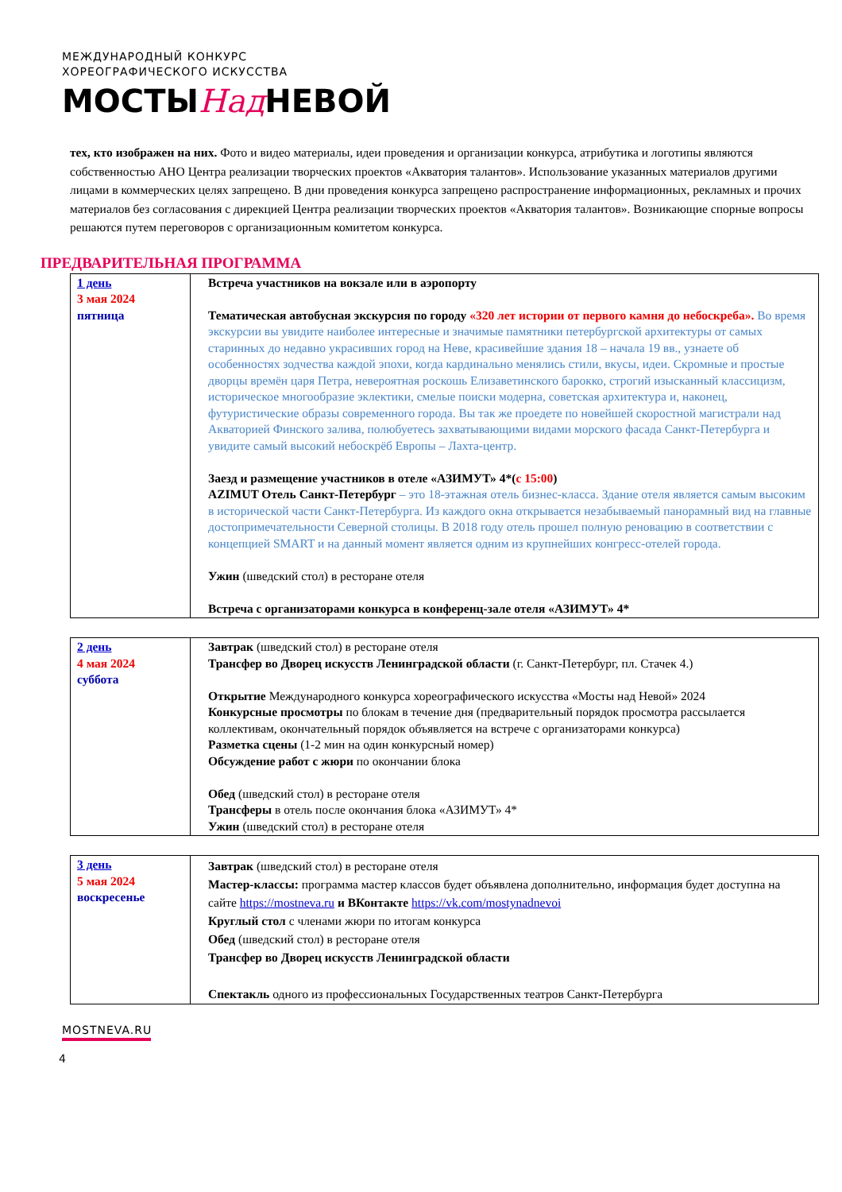МЕЖДУНАРОДНЫЙ КОНКУРС
ХОРЕОГРАФИЧЕСКОГО ИСКУССТВА
МОСТЫНад НЕВОЙ
тех, кто изображен на них. Фото и видео материалы, идеи проведения и организации конкурса, атрибутика и логотипы являются собственностью АНО Центра реализации творческих проектов «Акватория талантов». Использование указанных материалов другими лицами в коммерческих целях запрещено. В дни проведения конкурса запрещено распространение информационных, рекламных и прочих материалов без согласования с дирекцией Центра реализации творческих проектов «Акватория талантов». Возникающие спорные вопросы решаются путем переговоров с организационным комитетом конкурса.
ПРЕДВАРИТЕЛЬНАЯ ПРОГРАММА
| 1 день 3 мая 2024 пятница | Встреча участников на вокзале или в аэропорту Тематическая автобусная экскурсия по городу «320 лет истории от первого камня до небоскреба». Во время экскурсии вы увидите наиболее интересные и значимые памятники петербургской архитектуры от самых старинных до недавно украсивших город на Неве, красивейшие здания 18 – начала 19 вв., узнаете об особенностях зодчества каждой эпохи, когда кардинально менялись стили, вкусы, идеи. Скромные и простые дворцы времён царя Петра, невероятная роскошь Елизаветинского барокко, строгий изысканный классицизм, историческое многообразие эклектики, смелые поиски модерна, советская архитектура и, наконец, футуристические образы современного города. Вы так же проедете по новейшей скоростной магистрали над Акваторией Финского залива, полюбуетесь захватывающими видами морского фасада Санкт-Петербурга и увидите самый высокий небоскрёб Европы – Лахта-центр. Заезд и размещение участников в отеле «АЗИМУТ» 4*( с 15:00 ) AZIMUT Отель Санкт-Петербург – это 18-этажная отель бизнес-класса. Здание отеля является самым высоким в исторической части Санкт-Петербурга. Из каждого окна открывается незабываемый панорамный вид на главные достопримечательности Северной столицы. В 2018 году отель прошел полную реновацию в соответствии с концепцией SMART и на данный момент является одним из крупнейших конгресс-отелей города. Ужин (шведский стол) в ресторане отеля Встреча с организаторами конкурса в конференц-зале отеля «АЗИМУТ» 4* |
| 2 день 4 мая 2024 суббота | Завтрак (шведский стол) в ресторане отеля Трансфер во Дворец искусств Ленинградской области (г. Санкт-Петербург, пл. Стачек 4.) Открытие Международного конкурса хореографического искусства «Мосты над Невой» 2024 Конкурсные просмотры по блокам в течение дня (предварительный порядок просмотра рассылается коллективам, окончательный порядок объявляется на встрече с организаторами конкурса) Разметка сцены (1-2 мин на один конкурсный номер) Обсуждение работ с жюри по окончании блока Обед (шведский стол) в ресторане отеля Трансферы в отель после окончания блока «АЗИМУТ» 4* Ужин (шведский стол) в ресторане отеля |
| 3 день 5 мая 2024 воскресенье | Завтрак (шведский стол) в ресторане отеля Мастер-классы: программа мастер классов будет объявлена дополнительно, информация будет доступна на сайте https://mostneva.ru и ВКонтакте https://vk.com/mostynadnevoi Круглый стол с членами жюри по итогам конкурса Обед (шведский стол) в ресторане отеля Трансфер во Дворец искусств Ленинградской области Спектакль одного из профессиональных Государственных театров Санкт-Петербурга |
MOSTNEVA.RU
4